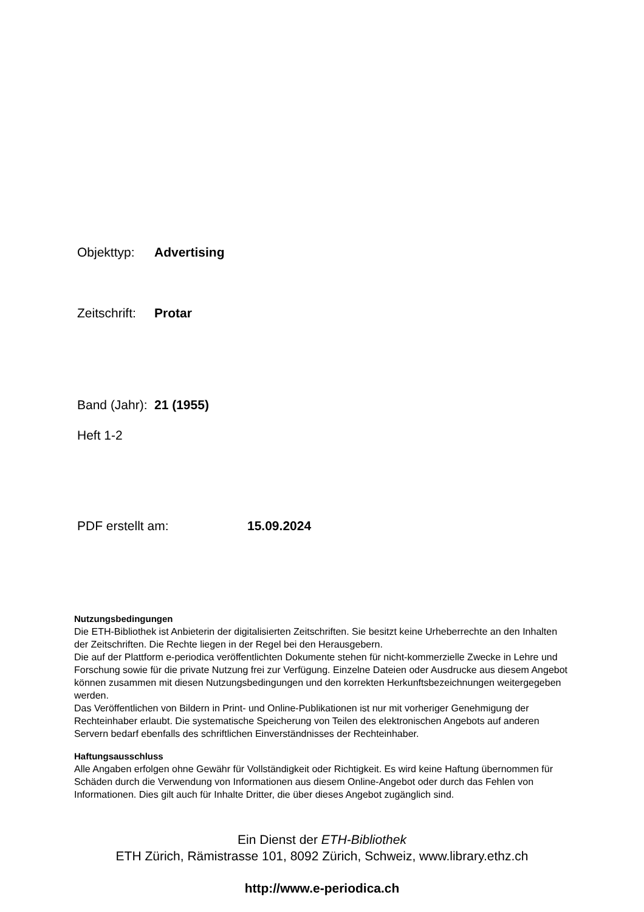Objekttyp: Advertising
Zeitschrift: Protar
Band (Jahr): 21 (1955)
Heft 1-2
PDF erstellt am: 15.09.2024
Nutzungsbedingungen
Die ETH-Bibliothek ist Anbieterin der digitalisierten Zeitschriften. Sie besitzt keine Urheberrechte an den Inhalten der Zeitschriften. Die Rechte liegen in der Regel bei den Herausgebern.
Die auf der Plattform e-periodica veröffentlichten Dokumente stehen für nicht-kommerzielle Zwecke in Lehre und Forschung sowie für die private Nutzung frei zur Verfügung. Einzelne Dateien oder Ausdrucke aus diesem Angebot können zusammen mit diesen Nutzungsbedingungen und den korrekten Herkunftsbezeichnungen weitergegeben werden.
Das Veröffentlichen von Bildern in Print- und Online-Publikationen ist nur mit vorheriger Genehmigung der Rechteinhaber erlaubt. Die systematische Speicherung von Teilen des elektronischen Angebots auf anderen Servern bedarf ebenfalls des schriftlichen Einverständnisses der Rechteinhaber.
Haftungsausschluss
Alle Angaben erfolgen ohne Gewähr für Vollständigkeit oder Richtigkeit. Es wird keine Haftung übernommen für Schäden durch die Verwendung von Informationen aus diesem Online-Angebot oder durch das Fehlen von Informationen. Dies gilt auch für Inhalte Dritter, die über dieses Angebot zugänglich sind.
Ein Dienst der ETH-Bibliothek
ETH Zürich, Rämistrasse 101, 8092 Zürich, Schweiz, www.library.ethz.ch
http://www.e-periodica.ch